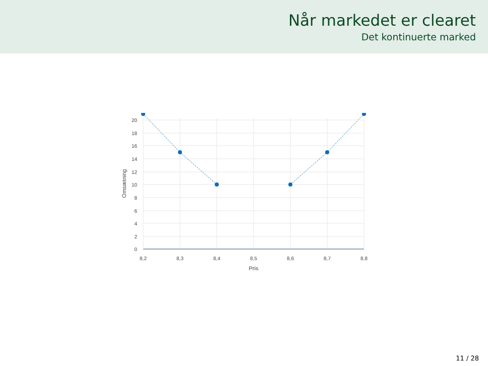Når markedet er clearet
Det kontinuerte marked
20
18
16
14
12
10
8
6
4
2
0
8,2
8,3
8,4
8,5
8,6
8,7
8,8
Pris
Omsætning
11 / 28